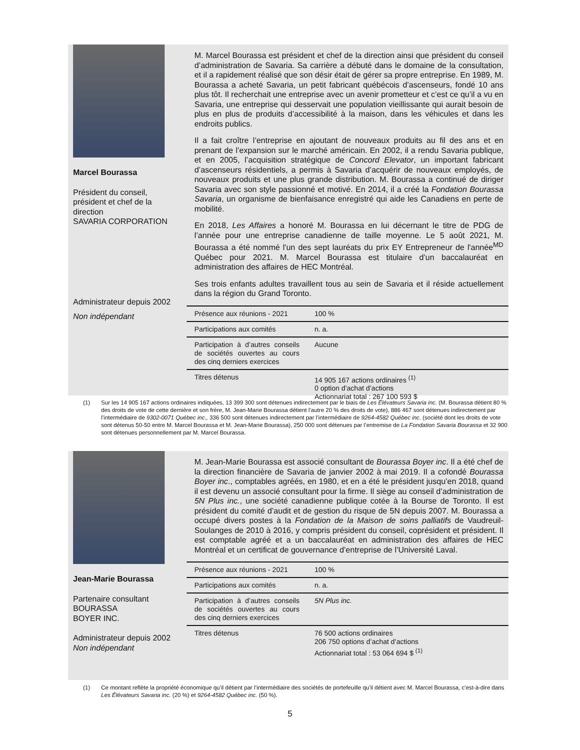Marcel Bourassa
Président du conseil, président et chef de la direction
SAVARIA CORPORATION
Administrateur depuis 2002
Non indépendant
M. Marcel Bourassa est président et chef de la direction ainsi que président du conseil d’administration de Savaria. Sa carrière a débuté dans le domaine de la consultation, et il a rapidement réalisé que son désir était de gérer sa propre entreprise. En 1989, M. Bourassa a acheté Savaria, un petit fabricant québécois d’ascenseurs, fondé 10 ans plus tôt. Il recherchait une entreprise avec un avenir prometteur et c’est ce qu’il a vu en Savaria, une entreprise qui desservait une population vieillissante qui aurait besoin de plus en plus de produits d’accessibilité à la maison, dans les véhicules et dans les endroits publics.
Il a fait croître l’entreprise en ajoutant de nouveaux produits au fil des ans et en prenant de l’expansion sur le marché américain. En 2002, il a rendu Savaria publique, et en 2005, l’acquisition stratégique de Concord Elevator, un important fabricant d’ascenseurs résidentiels, a permis à Savaria d’acquérir de nouveaux employés, de nouveaux produits et une plus grande distribution. M. Bourassa a continué de diriger Savaria avec son style passionné et motivé. En 2014, il a créé la Fondation Bourassa Savaria, un organisme de bienfaisance enregistré qui aide les Canadiens en perte de mobilité.
En 2018, Les Affaires a honoré M. Bourassa en lui décernant le titre de PDG de l’année pour une entreprise canadienne de taille moyenne. Le 5 août 2021, M. Bourassa a été nommé l'un des sept lauréats du prix EY Entrepreneur de l'année<sup>MD</sup> Québec pour 2021. M. Marcel Bourassa est titulaire d’un baccalauréat en administration des affaires de HEC Montréal.
Ses trois enfants adultes travaillent tous au sein de Savaria et il réside actuellement dans la région du Grand Toronto.
| Présence aux réunions - 2021 | 100 % |
| Participations aux comités | n. a. |
| Participation à d’autres conseils de sociétés ouvertes au cours des cinq derniers exercices | Aucune |
| Titres détenus | 14 905 167 actions ordinaires <sup>(1)</sup> 0 option d’achat d’actions Actionnariat total : 267 100 593 $ |
(1) Sur les 14 905 167 actions ordinaires indiquées, 13 399 300 sont détenues indirectement par le biais de Les Élévateurs Savaria inc. (M. Bourassa détient 80 % des droits de vote de cette dernière et son frère, M. Jean-Marie Bourassa détient l’autre 20 % des droits de vote), 886 467 sont détenues indirectement par l’intermédiaire de 9302-0071 Québec inc., 336 500 sont détenues indirectement par l’intermédiaire de 9264-4582 Québec inc. (société dont les droits de vote sont détenus 50-50 entre M. Marcel Bourassa et M. Jean-Marie Bourassa), 250 000 sont détenues par l’entremise de La Fondation Savaria Bourassa et 32 900 sont détenues personnellement par M. Marcel Bourassa.
Jean-Marie Bourassa
Partenaire consultant
BOURASSA
BOYER INC.
Administrateur depuis 2002
Non indépendant
M. Jean-Marie Bourassa est associé consultant de Bourassa Boyer inc. Il a été chef de la direction financière de Savaria de janvier 2002 à mai 2019. Il a cofondé Bourassa Boyer inc., comptables agréés, en 1980, et en a été le président jusqu’en 2018, quand il est devenu un associé consultant pour la firme. Il siège au conseil d’administration de 5N Plus inc., une société canadienne publique cotée à la Bourse de Toronto. Il est président du comité d’audit et de gestion du risque de 5N depuis 2007. M. Bourassa a occupé divers postes à la Fondation de la Maison de soins palliatifs de Vaudreuil-Soulanges de 2010 à 2016, y compris président du conseil, coprésident et président. Il est comptable agréé et a un baccalauréat en administration des affaires de HEC Montréal et un certificat de gouvernance d’entreprise de l’Université Laval.
| Présence aux réunions - 2021 | 100 % |
| Participations aux comités | n. a. |
| Participation à d’autres conseils de sociétés ouvertes au cours des cinq derniers exercices | 5N Plus inc. |
| Titres détenus | 76 500 actions ordinaires 206 750 options d’achat d’actions Actionnariat total : 53 064 694 $ <sup>(1)</sup> |
(1) Ce montant reflète la propriété économique qu’il détient par l’intermédiaire des sociétés de portefeuille qu’il détient avec M. Marcel Bourassa, c’est-à-dire dans Les Élévateurs Savaria inc. (20 %) et 9264-4582 Québec inc. (50 %).
5